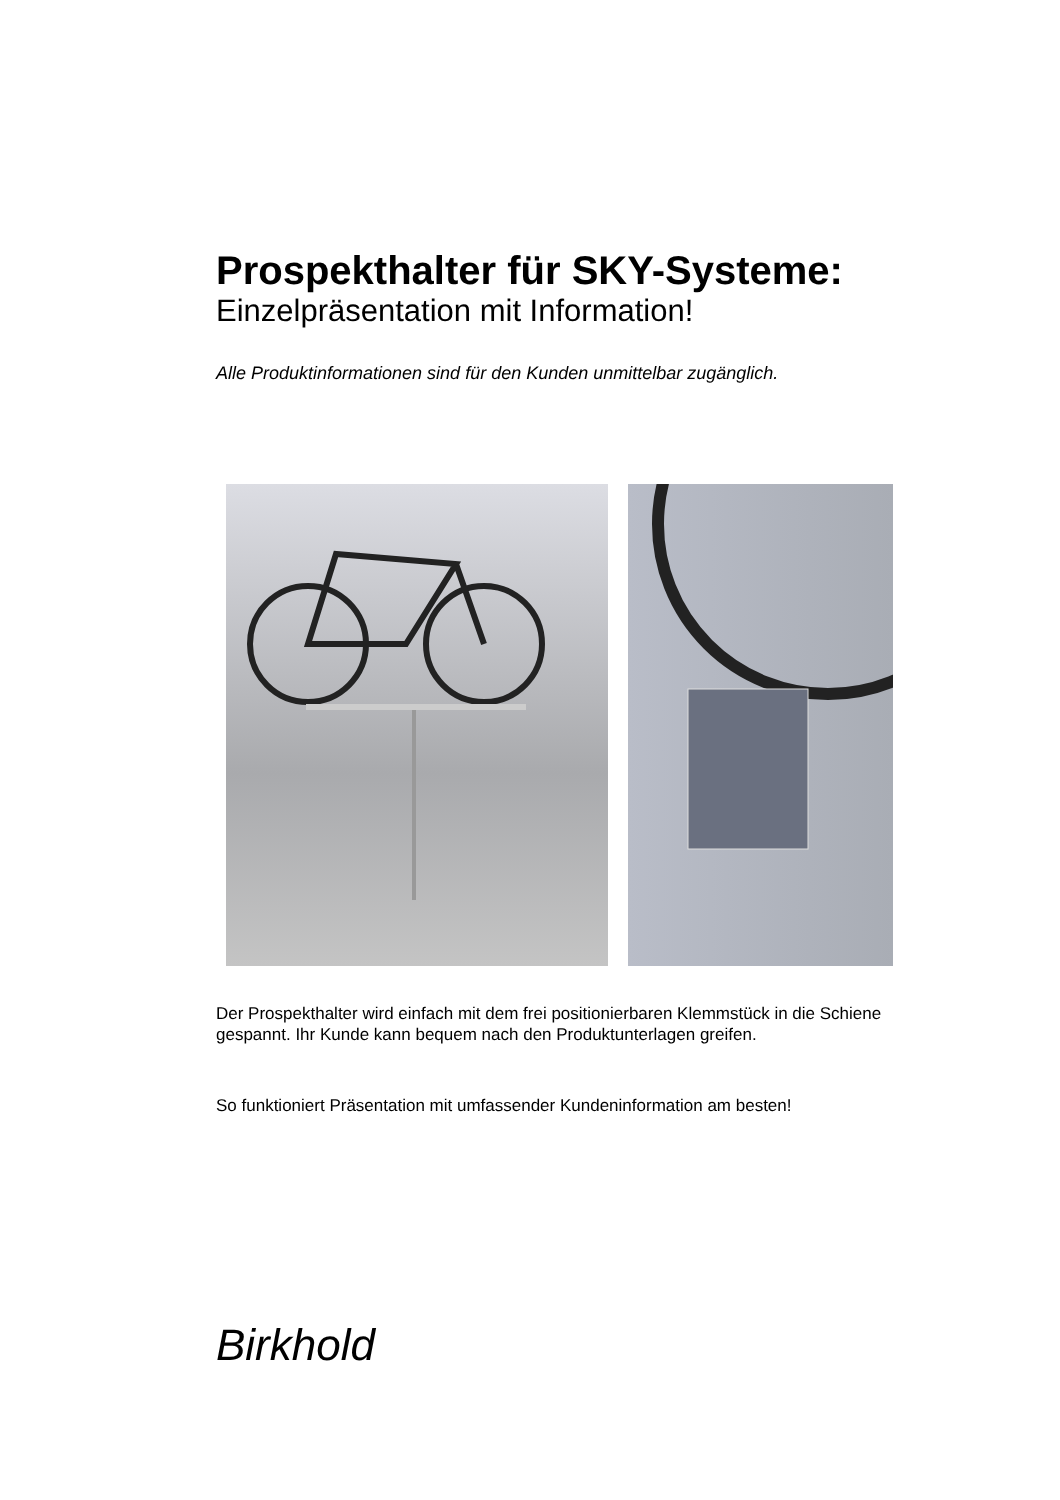Prospekthalter für SKY-Systeme:
Einzelpräsentation mit Information!
Alle Produktinformationen sind für den Kunden unmittelbar zugänglich.
Der Prospekthalter wird einfach mit dem frei positionierbaren Klemmstück in die Schiene gespannt. Ihr Kunde kann bequem nach den Produktunterlagen greifen.
So funktioniert Präsentation mit umfassender Kundeninformation am besten!
Birkhold